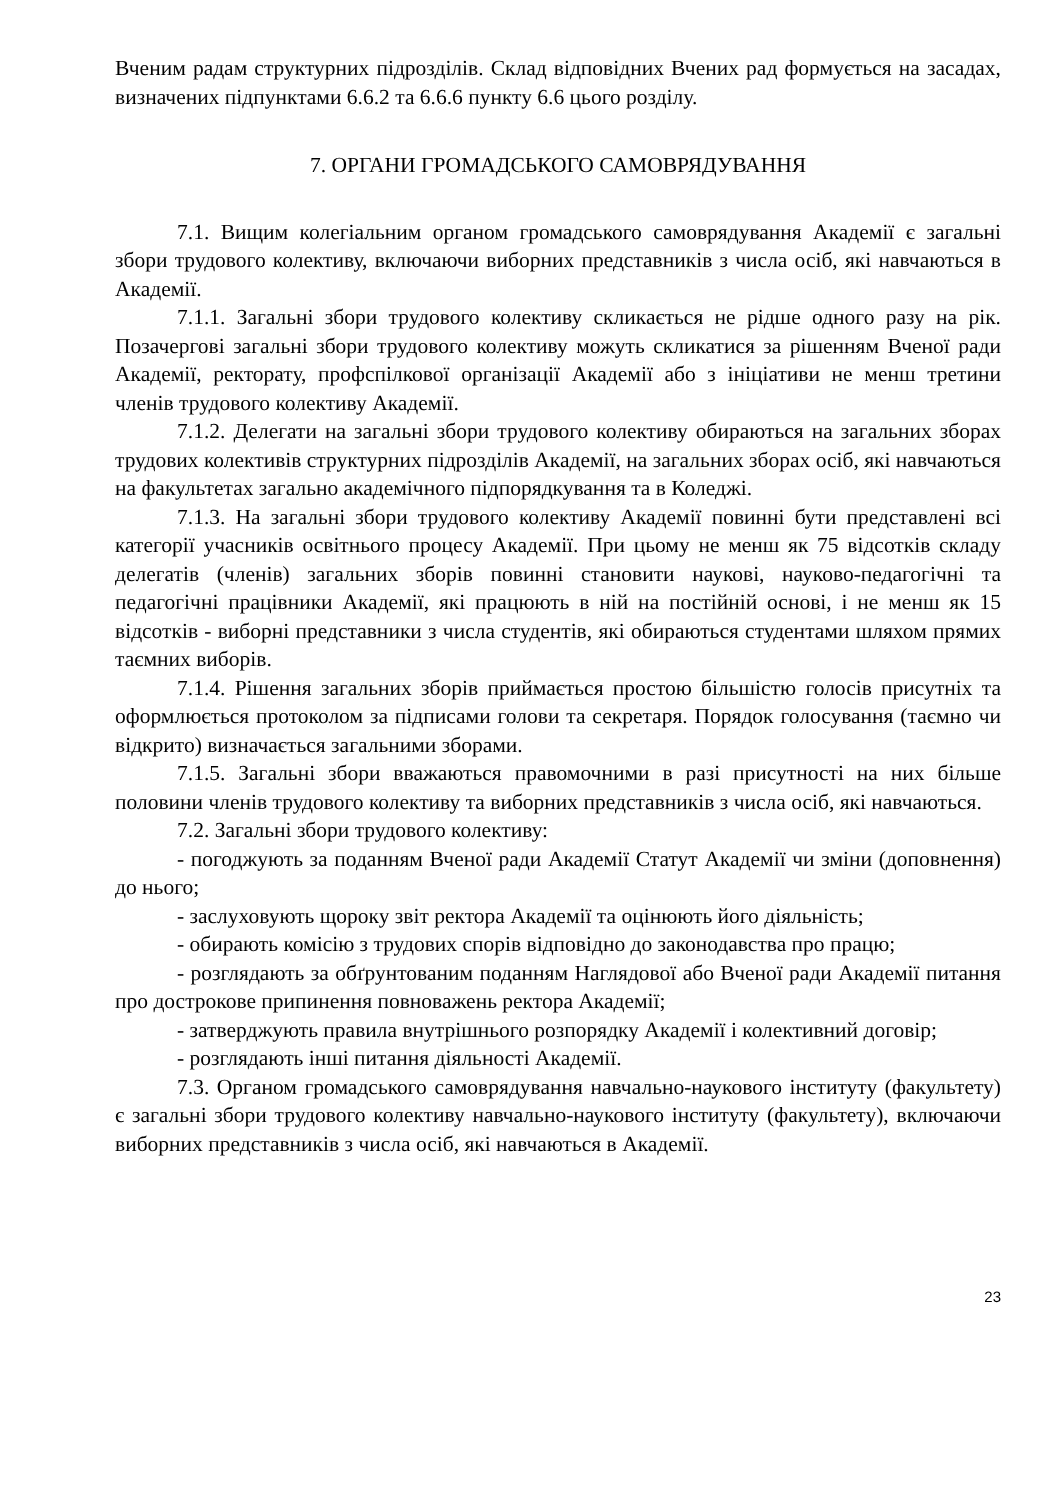Вченим радам структурних підрозділів. Склад відповідних Вчених рад формується на засадах, визначених підпунктами 6.6.2 та 6.6.6 пункту 6.6 цього розділу.
7. ОРГАНИ ГРОМАДСЬКОГО САМОВРЯДУВАННЯ
7.1. Вищим колегіальним органом громадського самоврядування Академії є загальні збори трудового колективу, включаючи виборних представників з числа осіб, які навчаються в Академії.
7.1.1. Загальні збори трудового колективу скликається не рідше одного разу на рік. Позачергові загальні збори трудового колективу можуть скликатися за рішенням Вченої ради Академії, ректорату, профспілкової організації Академії або з ініціативи не менш третини членів трудового колективу Академії.
7.1.2. Делегати на загальні збори трудового колективу обираються на загальних зборах трудових колективів структурних підрозділів Академії, на загальних зборах осіб, які навчаються на факультетах загально академічного підпорядкування та в Коледжі.
7.1.3. На загальні збори трудового колективу Академії повинні бути представлені всі категорії учасників освітнього процесу Академії. При цьому не менш як 75 відсотків складу делегатів (членів) загальних зборів повинні становити наукові, науково-педагогічні та педагогічні працівники Академії, які працюють в ній на постійній основі, і не менш як 15 відсотків - виборні представники з числа студентів, які обираються студентами шляхом прямих таємних виборів.
7.1.4. Рішення загальних зборів приймається простою більшістю голосів присутніх та оформлюється протоколом за підписами голови та секретаря. Порядок голосування (таємно чи відкрито) визначається загальними зборами.
7.1.5. Загальні збори вважаються правомочними в разі присутності на них більше половини членів трудового колективу та виборних представників з числа осіб, які навчаються.
7.2. Загальні збори трудового колективу:
- погоджують за поданням Вченої ради Академії Статут Академії чи зміни (доповнення) до нього;
- заслуховують щороку звіт ректора Академії та оцінюють його діяльність;
- обирають комісію з трудових спорів відповідно до законодавства про працю;
- розглядають за обґрунтованим поданням Наглядової або Вченої ради Академії питання про дострокове припинення повноважень ректора Академії;
- затверджують правила внутрішнього розпорядку Академії і колективний договір;
- розглядають інші питання діяльності Академії.
7.3. Органом громадського самоврядування навчально-наукового інституту (факультету) є загальні збори трудового колективу навчально-наукового інституту (факультету), включаючи виборних представників з числа осіб, які навчаються в Академії.
23